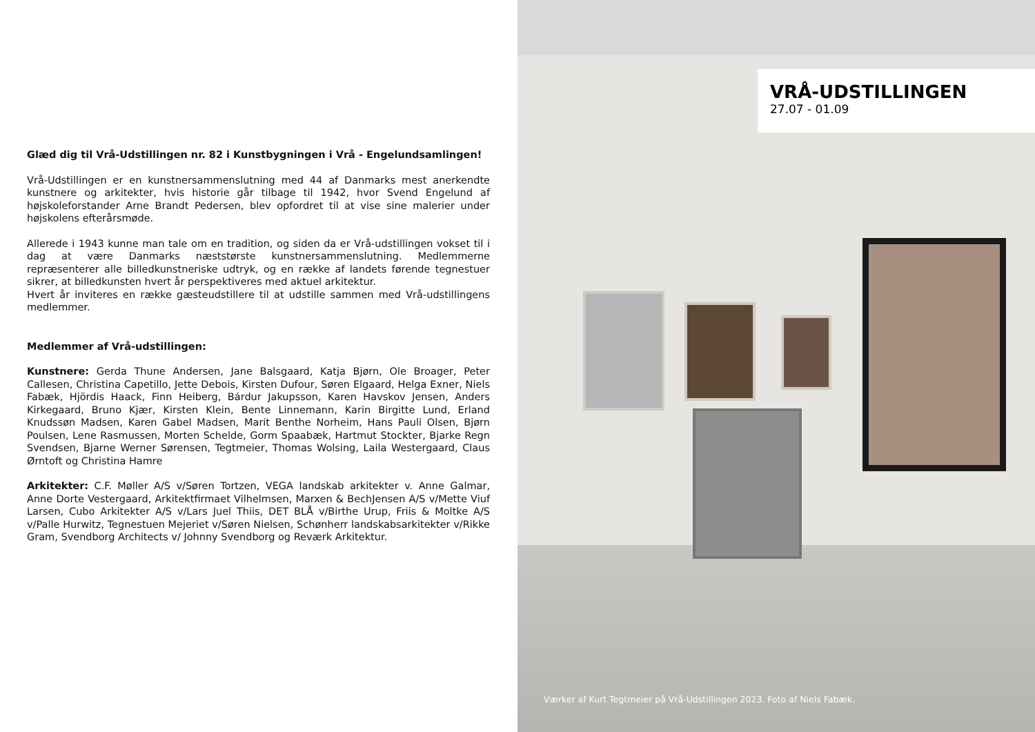Glæd dig til Vrå-Udstillingen nr. 82 i Kunstbygningen i Vrå - Engelundsamlingen!
Vrå-Udstillingen er en kunstnersammenslutning med 44 af Danmarks mest anerkendte kunstnere og arkitekter, hvis historie går tilbage til 1942, hvor Svend Engelund af højskoleforstander Arne Brandt Pedersen, blev opfordret til at vise sine malerier under højskolens efterårsmøde.
Allerede i 1943 kunne man tale om en tradition, og siden da er Vrå-udstillingen vokset til i dag at være Danmarks næststørste kunstnersammenslutning. Medlemmerne repræsenterer alle billedkunstneriske udtryk, og en række af landets førende tegnestuer sikrer, at billedkunsten hvert år perspektiveres med aktuel arkitektur.
Hvert år inviteres en række gæsteudstillere til at udstille sammen med Vrå-udstillingens medlemmer.
Medlemmer af Vrå-udstillingen:
Kunstnere: Gerda Thune Andersen, Jane Balsgaard, Katja Bjørn, Ole Broager, Peter Callesen, Christina Capetillo, Jette Debois, Kirsten Dufour, Søren Elgaard, Helga Exner, Niels Fabæk, Hjördis Haack, Finn Heiberg, Bárdur Jakupsson, Karen Havskov Jensen, Anders Kirkegaard, Bruno Kjær, Kirsten Klein, Bente Linnemann, Karin Birgitte Lund, Erland Knudssøn Madsen, Karen Gabel Madsen, Marit Benthe Norheim, Hans Pauli Olsen, Bjørn Poulsen, Lene Rasmussen, Morten Schelde, Gorm Spaabæk, Hartmut Stockter, Bjarke Regn Svendsen, Bjarne Werner Sørensen, Tegtmeier, Thomas Wolsing, Laila Westergaard, Claus Ørntoft og Christina Hamre
Arkitekter: C.F. Møller A/S v/Søren Tortzen, VEGA landskab arkitekter v. Anne Galmar, Anne Dorte Vestergaard, Arkitektfirmaet Vilhelmsen, Marxen & BechJensen A/S v/Mette Viuf Larsen, Cubo Arkitekter A/S v/Lars Juel Thiis, DET BLÅ v/Birthe Urup, Friis & Moltke A/S v/Palle Hurwitz, Tegnestuen Mejeriet v/Søren Nielsen, Schønherr landskabsarkitekter v/Rikke Gram, Svendborg Architects v/ Johnny Svendborg og Reværk Arkitektur.
VRÅ-UDSTILLINGEN
27.07 - 01.09
Værker af Kurt Tegtmeier på Vrå-Udstillingen 2023. Foto af Niels Fabæk.